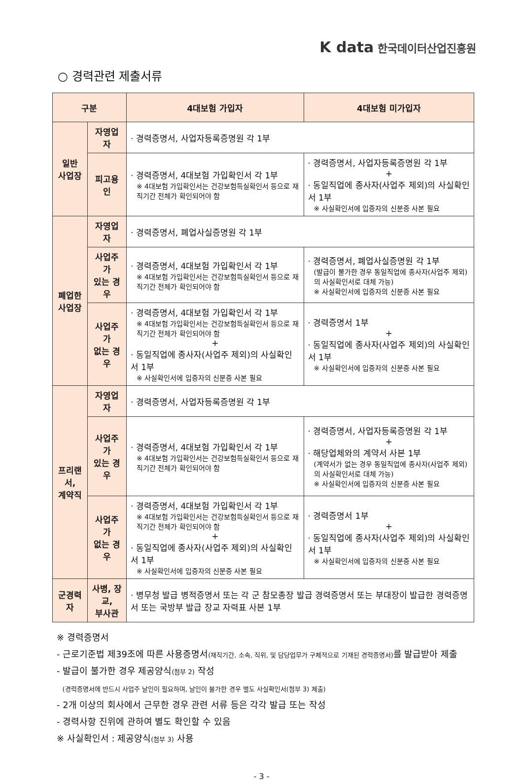K data 한국데이터산업진흥원
○ 경력관련 제출서류
| 구분 | | 4대보험 가입자 | 4대보험 미가입자 |
| --- | --- | --- | --- |
| 일반 사업장 | 자영업자 | · 경력증명서, 사업자등록증명원 각 1부 | |
| | 피고용인 | · 경력증명서, 4대보험 가입확인서 각 1부 ※ 4대보험 가입확인서는 건강보험득실확인서 등으로 재직기간 전체가 확인되어야 함 | · 경력증명서, 사업자등록증명원 각 1부 + · 동일직업에 종사자(사업주 제외)의 사실확인서 1부 ※ 사실확인서에 입증자의 신분증 사본 필요 |
| 폐업한 사업장 | 자영업자 | · 경력증명서, 폐업사실증명원 각 1부 | |
| | 사업주가 있는 경우 | · 경력증명서, 4대보험 가입확인서 각 1부 ※ 4대보험 가입확인서는 건강보험득실확인서 등으로 재직기간 전체가 확인되어야 함 | · 경력증명서, 폐업사실증명원 각 1부 (발급이 불가한 경우 동일직업에 종사자(사업주 제외)의 사실확인서로 대체 가능) ※ 사실확인서에 입증자의 신분증 사본 필요 |
| | 사업주가 없는 경우 | · 경력증명서, 4대보험 가입확인서 각 1부 ※ 4대보험 가입확인서는 건강보험득실확인서 등으로 재직기간 전체가 확인되어야 함 + · 동일직업에 종사자(사업주 제외)의 사실확인서 1부 ※ 사실확인서에 입증자의 신분증 사본 필요 | · 경력증명서 1부 + · 동일직업에 종사자(사업주 제외)의 사실확인서 1부 ※ 사실확인서에 입증자의 신분증 사본 필요 |
| 프리랜서, 계약직 | 자영업자 | · 경력증명서, 사업자등록증명원 각 1부 | |
| | 사업주가 있는 경우 | · 경력증명서, 4대보험 가입확인서 각 1부 ※ 4대보험 가입확인서는 건강보험득실확인서 등으로 재직기간 전체가 확인되어야 함 | · 경력증명서, 사업자등록증명원 각 1부 + · 해당업체와의 계약서 사본 1부 (계약서가 없는 경우 동일직업에 종사자(사업주 제외)의 사실확인서로 대체 가능) ※ 사실확인서에 입증자의 신분증 사본 필요 |
| | 사업주가 없는 경우 | · 경력증명서, 4대보험 가입확인서 각 1부 ※ 4대보험 가입확인서는 건강보험득실확인서 등으로 재직기간 전체가 확인되어야 함 + · 동일직업에 종사자(사업주 제외)의 사실확인서 1부 ※ 사실확인서에 입증자의 신분증 사본 필요 | · 경력증명서 1부 + · 동일직업에 종사자(사업주 제외)의 사실확인서 1부 ※ 사실확인서에 입증자의 신분증 사본 필요 |
| 군경력자 | 사병, 장교, 부사관 | · 병무청 발급 병적증명서 또는 각 군 참모총장 발급 경력증명서 또는 부대장이 발급한 경력증명서 또는 국방부 발급 장교 자력표 사본 1부 | |
※ 경력증명서
- 근로기준법 제39조에 따른 사용증명서(재직기간, 소속, 직위, 및 담당업무가 구체적으로 기재된 경력증명서) 를 발급받아 제출
- 발급이 불가한 경우 제공양식(첨부 2) 작성
(경력증명서에 반드시 사업주 날인이 필요하며, 날인이 불가한 경우 별도 사실확인서(첨부 3) 제출)
- 2개 이상의 회사에서 근무한 경우 관련 서류 등은 각각 발급 또는 작성
- 경력사항 진위에 관하여 별도 확인할 수 있음
※ 사실확인서 : 제공양식(첨부 3) 사용
- 3 -